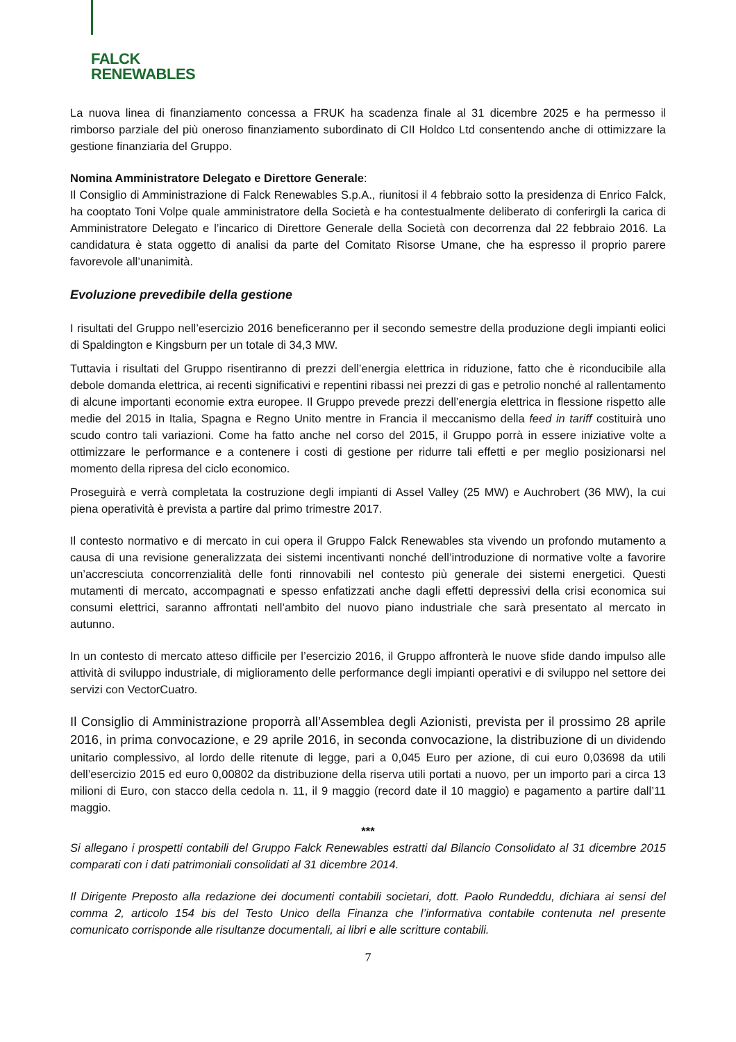FALCK
RENEWABLES
La nuova linea di finanziamento concessa a FRUK ha scadenza finale al 31 dicembre 2025 e ha permesso il rimborso parziale del più oneroso finanziamento subordinato di CII Holdco Ltd consentendo anche di ottimizzare la gestione finanziaria del Gruppo.
Nomina Amministratore Delegato e Direttore Generale:
Il Consiglio di Amministrazione di Falck Renewables S.p.A., riunitosi il 4 febbraio sotto la presidenza di Enrico Falck, ha cooptato Toni Volpe quale amministratore della Società e ha contestualmente deliberato di conferirgli la carica di Amministratore Delegato e l’incarico di Direttore Generale della Società con decorrenza dal 22 febbraio 2016. La candidatura è stata oggetto di analisi da parte del Comitato Risorse Umane, che ha espresso il proprio parere favorevole all’unanimità.
Evoluzione prevedibile della gestione
I risultati del Gruppo nell’esercizio 2016 beneficeranno per il secondo semestre della produzione degli impianti eolici di Spaldington e Kingsburn per un totale di 34,3 MW.
Tuttavia i risultati del Gruppo risentiranno di prezzi dell’energia elettrica in riduzione, fatto che è riconducibile alla debole domanda elettrica, ai recenti significativi e repentini ribassi nei prezzi di gas e petrolio nonché al rallentamento di alcune importanti economie extra europee. Il Gruppo prevede prezzi dell’energia elettrica in flessione rispetto alle medie del 2015 in Italia, Spagna e Regno Unito mentre in Francia il meccanismo della feed in tariff costituirà uno scudo contro tali variazioni. Come ha fatto anche nel corso del 2015, il Gruppo porrà in essere iniziative volte a ottimizzare le performance e a contenere i costi di gestione per ridurre tali effetti e per meglio posizionarsi nel momento della ripresa del ciclo economico.
Proseguirà e verrà completata la costruzione degli impianti di Assel Valley (25 MW) e Auchrobert (36 MW), la cui piena operatività è prevista a partire dal primo trimestre 2017.
Il contesto normativo e di mercato in cui opera il Gruppo Falck Renewables sta vivendo un profondo mutamento a causa di una revisione generalizzata dei sistemi incentivanti nonché dell’introduzione di normative volte a favorire un’accresciuta concorrenzialità delle fonti rinnovabili nel contesto più generale dei sistemi energetici. Questi mutamenti di mercato, accompagnati e spesso enfatizzati anche dagli effetti depressivi della crisi economica sui consumi elettrici, saranno affrontati nell’ambito del nuovo piano industriale che sarà presentato al mercato in autunno.
In un contesto di mercato atteso difficile per l’esercizio 2016, il Gruppo affronterà le nuove sfide dando impulso alle attività di sviluppo industriale, di miglioramento delle performance degli impianti operativi e di sviluppo nel settore dei servizi con VectorCuatro.
Il Consiglio di Amministrazione proporrà all’Assemblea degli Azionisti, prevista per il prossimo 28 aprile 2016, in prima convocazione, e 29 aprile 2016, in seconda convocazione, la distribuzione di un dividendo unitario complessivo, al lordo delle ritenute di legge, pari a 0,045 Euro per azione, di cui euro 0,03698 da utili dell’esercizio 2015 ed euro 0,00802 da distribuzione della riserva utili portati a nuovo, per un importo pari a circa 13 milioni di Euro, con stacco della cedola n. 11, il 9 maggio (record date il 10 maggio) e pagamento a partire dall’11 maggio.
***
Si allegano i prospetti contabili del Gruppo Falck Renewables estratti dal Bilancio Consolidato al 31 dicembre 2015 comparati con i dati patrimoniali consolidati al 31 dicembre 2014.
Il Dirigente Preposto alla redazione dei documenti contabili societari, dott. Paolo Rundeddu, dichiara ai sensi del comma 2, articolo 154 bis del Testo Unico della Finanza che l’informativa contabile contenuta nel presente comunicato corrisponde alle risultanze documentali, ai libri e alle scritture contabili.
7